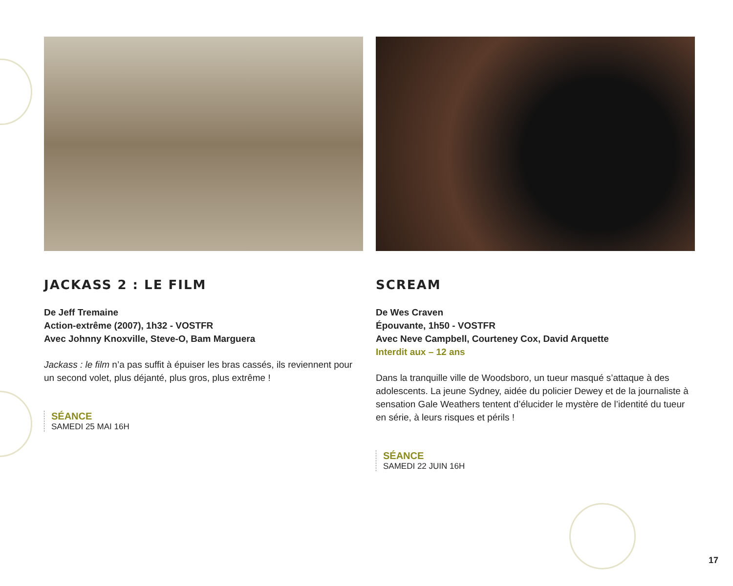JACKASS 2 : LE FILM
De Jeff Tremaine
Action-extrême (2007), 1h32 - VOSTFR
Avec Johnny Knoxville, Steve-O, Bam Marguera
Jackass : le film n’a pas suffit à épuiser les bras cassés, ils reviennent pour un second volet, plus déjanté, plus gros, plus extrême !
SÉANCE
SAMEDI 25 MAI 16H
SCREAM
De Wes Craven
Épouvante, 1h50 - VOSTFR
Avec Neve Campbell, Courteney Cox, David Arquette
Interdit aux – 12 ans
Dans la tranquille ville de Woodsboro, un tueur masqué s’attaque à des adolescents. La jeune Sydney, aidée du policier Dewey et de la journaliste à sensation Gale Weathers tentent d’élucider le mystère de l’identité du tueur en série, à leurs risques et périls !
SÉANCE
SAMEDI 22 JUIN 16H
17